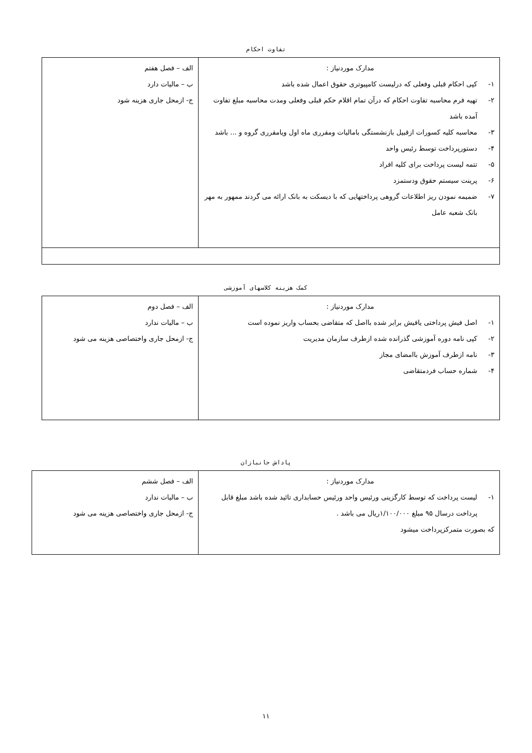تفاوت احکام
| مدارک موردنیاز : ١- کپی احکام قبلی وفعلی که درلیست کامپیوتری حقوق اعمال شده باشد ٢- تهیه فرم محاسبه تفاوت احکام که درآن تمام اقلام حکم قبلی وفعلی ومدت محاسبه مبلغ تفاوت آمده باشد ٣- محاسبه کلیه کسورات ازقبیل بازنشستگی باماليات ومقرری ماه اول ویامقرری گروه و ... باشد ۴- دستورپرداخت توسط رئیس واحد ۵- تتمه لیست پرداخت برای کلیه افراد ۶- پرینت سیستم حقوق ودستمزد ٧- ضمیمه نمودن ریز اطلاعات گروهی پرداختهایی که با دیسکت به بانک ارائه می گردند ممهور به مهر بانک شعبه عامل | الف – فصل هفتم ب – ماليات دارد ج- ازمحل جاری هزینه شود |
کمک هزینه کلاسهای آموزشی
| مدارک موردنیاز : ١- اصل فیش پرداختی یافیش برابر شده بااصل که متقاضی بحساب واریز نموده است ٢- کپی نامه دوره آموزشی گذرانده شده ازطرف سازمان مدیریت ٣- نامه ازطرف آموزش باامضای مجاز ۴- شماره حساب فردمتقاضی | الف – فصل دوم ب – ماليات ندارد ج- ازمحل جاری واختصاصی هزینه می شود |
پاداش جانبازان
| مدارک موردنیاز : ١- لیست پرداخت که توسط کارگزینی ورئیس واحد ورئیس حسابداری تائید شده باشد مبلغ قابل پرداخت درسال ۹۵ مبلغ ١/١٠٠/٠٠٠ریال می باشد . که بصورت متمرکزپرداخت میشود | الف – فصل ششم ب – ماليات ندارد ج- ازمحل جاری واختصاصی هزینه می شود |
١١